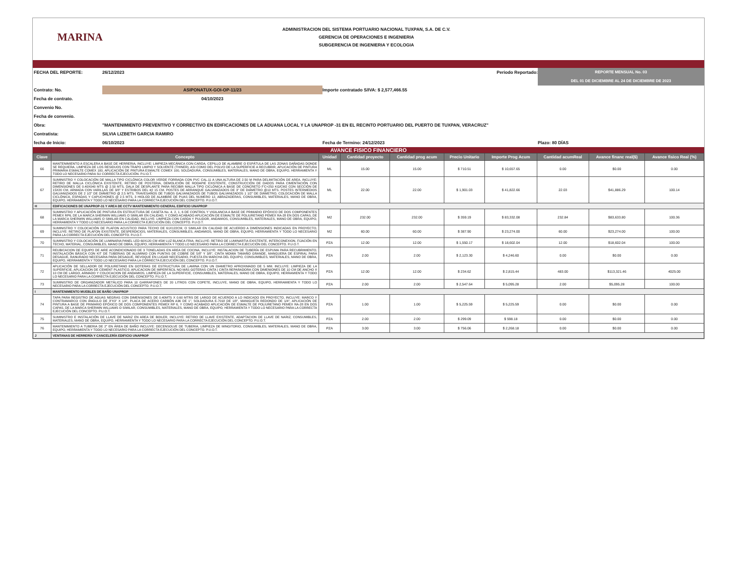MARINA
ADMINISTRACION DEL SISTEMA PORTUARIO NACIONAL TUXPAN, S.A. DE C.V.
GERENCIA DE OPERACIONES E INGENIERIA
SUBGERENCIA DE INGENIERIA Y ECOLOGIA
FECHA DEL REPORTE:
26/12/2023
Periodo Reportado:
REPORTE MENSUAL No. 03
DEL 01 DE DICIEMBRE AL 24 DE DICIEMBRE DE 2023
Contrato: No.
ASIPONATUX-GOI-OP-11/23
Importe contratado S/IVA: $ 2,577,466.55
Fecha de contrato.
04/10/2023
Convenio No.
Fecha de convenio.
Obra:
"MANTENIMIENTO PREVENTIVO Y CORRECTIVO EN EDIFICACIONES DE LA ADUANA LOCAL Y LA UNAPROP -31 EN EL RECINTO PORTUARIO DEL PUERTO DE TUXPAN, VERACRUZ"
Contratista:
SILVIA LIZBETH GARCIA RAMIRO
fecha de Inicio:
06/10/2023
Fecha de Termino: 24/12/2023
Plazo: 80 DÍAS
AVANCE FISICO FINANCIERO
| Clave | Concepto | Unidad | Cantidad proyecto | Cantidad prog acum | Precio Unitario | Importe Prog Acum | Cantidad acumReal | Avance financ real($) | Avance fisico Real (%) |
| --- | --- | --- | --- | --- | --- | --- | --- | --- | --- |
| 66 | MANTENIMIENTO A ESCALERA A BASE DE HERRERIA, INCLUYE: LIMPIEZA MECÁNICA CON CARDA, CEPILLO DE ALAMBRE O ESPÁTULA DE LAS ZONAS DAÑADAS DONDE SE REQUIERA, LIMPIEZA DE LOS RESIDUOS CON TRAPO LIMPIO Y SOLVENTE (THINER), ASI COMO DEL POLVO DE LA SUPERFICIE A RECUBRIR, APLICACIÓN DE PINTURA PRIMARIA ESMALTE COMEX 100, APLICACIÓN DE PINTURA ESMALTE COMEX 100, SOLDADURA, CONSUMIBLES, MATERIALES, MANO DE OBRA, EQUIPO, HERRAMIENTA Y TODO LO NECESARIO PARA SU CORRECTA EJECUCIÓN. P.U.O.T. | ML | 15.00 | 15.00 | $ 710.51 | $ 10,657.65 | 0.00 | $0.00 | 0.00 |
| 67 | SUMINISTRO Y COLOCACIÓN DE MALLA TIPO CICLÓNICA COLOR VERDE FORRADA CON PVC CAL.11 A UNA ALTURA DE 2.50 M PARA DELIMITACIÓN DE AREA. INCLUYE: RETIRO DE MALLA CICLÓNICA EXISTENTE, RETIRO DE POSTERIA, DEMOLICIÓN DE RODAPIE EXISTENTE, CONSTRUCCIÓN DE DADOS PARA CIMENTACIÓN CON DIMENSIONES DE 0.40X040 MTS @ 2.50 MTS, DALA DE DESPLANTE PARA RECIBIR MALLA TIPO CICLÓNICA A BASE DE CONCRETO F'C=250 KG/CM2 CON SECCIÓN DE 15X20 CM, ARMADA CON VARILLAS DE 3/8" Y ESTRIBOS DEL #2 15 CM. POSTES DE ARRANQUE GALVANIZADOS DE 3" DE DIÁMETRO @10 MTS. POSTES INTERMEDIOS GALVANIZADOS DE 2 1/2" DE DIÁMETRO @ 2.5 MTS. TRAVESAÑOS DE TUBOS GALVANIZADOS DE TUBOS GALVANIZADOS 1 1/2" DE DIÁMETRO, COLOCACIÓN DE MALLA CICLÓNICA, ESPADAS Y CAPUCHONES @ 2.5 MTS, 3 HIOLOD DE ALAMBRE DE PUAS DEL NUMERO 12, ABRAZADERAS, CONSUMIBLES, MATERIALES, MANO DE OBRA, EQUIPO, HERRAMIENTA Y TODO LO NECESARIO PARA LA CORRECTA EJECUCIÓN DEL CONCEPTO. P.U.O.T. | ML | 22.00 | 22.00 | $ 1,901.03 | $ 41,822.66 | 22.03 | $41,886.29 | 100.14 |
| H | EDIFICACIONES DE UNAPROP-31 Y AREA DE CCTV MANTENIMIENTO GENERAL EDIFICIO UNAPROP | | | | | | | | |
| 68 | SUMINISTRO Y APLICACIÓN DE PINTURA EN ESTRUCTURA DE CASETA No. 4, 2, 1, 6 DE CONTROL Y VIGILANCIA A BASE DE PRIMARIO EPÓXICO DE DOS COMPONENTES PEMEX RP6, DE LA MARCA SHERWIN WILLIAMS O SIMILAR EN CALIDAD, Y COMO ACABADO APLICACIÓN DE ESMALTE DE POLIURETANO PEMEX RA-28 EN DOS CAPAS, DE LA MARCA SHERWIN WILLIAMS O SIMILAR EN CALIDAD, INCLUYE: LIMPIEZA CON CARDA Y PULIDOR, ANDAMIOS, CONSUMIBLES, MATERIALES, MANO DE OBRA, EQUIPO, HERRAMIENTA Y TODO LO NECESARIO PARA LA CORRECTA EJECUCIÓN DEL CONCEPTO. P.U.O.T. | M2 | 232.00 | 232.00 | $ 359.19 | $ 83,332.08 | 232.84 | $83,633.80 | 100.36 |
| 69 | SUMINISTRO Y COLOCACIÓN DE PLAFON ACUSTICO PARA TECHO DE 61X122CM, O SIMILAR EN CALIDAD DE ACUERDO A DIMENSIONES INDICADAS EN PROYECTO, INCLUYE: RETIRO DE PLAFON EXISTENTE, DESPERDICIOS, MATERIALES, CONSUMIBLES, ANDAMIOS, MANO DE OBRA, EQUIPO, HERRAMIENTA Y TODO LO NECESARIO PARA LA CORRECTA EJECUCIÓN DEL CONCEPTO. P.U.O.T. | M2 | 60.00 | 60.00 | $ 387.90 | $ 23,274.00 | 60.00 | $23,274.00 | 100.00 |
| 70 | SUMINISTRO Y COLOCACIÓN DE LUMINARIA PANEL LED 60X120 CM 45W LUZ BLANCA FRIA. INCLUYE: RETIRO DE LUMINARTIA EXISTENTE, INTERCONEXION, FIJACIÓN EN TECHO, MATERIAL, CONSUMIBLES, MANO DE OBRA, EQUIPO, HERRAMIENTA Y TODO LO NECESARIO PARA LA CORRECTA EJECUCIÓN DEL CONCEPTO. P.U.O.T. | PZA | 12.00 | 12.00 | $ 1,550.17 | $ 18,602.04 | 12.00 | $18,602.04 | 100.00 |
| 71 | REUBICACION DE EQUIPO DE AIRE ACONDICIONADO DE 3 TONELADAS EN AREA DE COCINA, INCLUYE: INSTALACION DE TUBERÍA DE ESPUMA PARA RECUBRIMIENTO, INSTALACIÓN BÁSICA CON KIT DE TUBERIAS DE ALUMINIO CON PUNTAS DE COBRE DE 5/8" Y 3/8", CINTA MOMIA TAMAÑO GRANDE, MANGUERA DE ESPIRAL PARA DESAGUE, RANURADO NECESARIA PARA DESAGUE, REVOQUE EN LUGAR NECESARIO, PUESTA EN MARCHA DEL EQUIPO, CONSUMIBLES, MATERIALES, MANO DE OBRA, EQUIPO, HERRAMIENTA Y TODO LO NECESARIO PARA LA CORRECTA EJECUCIÓN DEL CONCEPTO. P.U.O.T. | PZA | 2.00 | 2.00 | $ 2,123.30 | $ 4,246.60 | 0.00 | $0.00 | 0.00 |
| 72 | APLICACIÓN DE SELLADOR DE POLIURETANO EN GOTERAS DE ESTRUCTURA DE LAMINA CON UN DIAMETRO APROXIMADO DE 5 MM. INCLUYE: LIMPIEZA DE LA SUPERFICIE, APLICACION DE CEMENT PLASTICO, APLICACION DE IMPERFÁCIL NO MÁS GOTERAS CINTA / CINTA REPARADORA CON DIMENIONES DE 10 CM DE ANCHO X 10 CM DE LARGO, ARMADO Y COLOCACION DE ANDAMIOS, LIMPIEZA DE LA SUPERFICIE, CONSUMIBLES, MATERIALES, MANO DE OBRA, EQUIPO, HERRAMIENTA Y TODO LO NECESARIO PARA LA CORRECTA EJECUCIÓN DEL CONCEPTO. P.U.O.T. | PZA | 12.00 | 12.00 | $ 234.62 | $ 2,815.44 | 483.00 | $113,321.46 | 4025.00 |
| 73 | SUMINISTRO DE ORGANIZADOR METÁLICO PARA 10 GARRAFONES DE 20 LITROS CON COPETE, INCLUYE, MANO DE OBRA, EQUIPO, HERRAMIENTA Y TODO LO NECESARIO PARA LA CORRECTA EJECUCIÓN DEL CONCEPTO. P.U.O.T. | PZA | 2.00 | 2.00 | $ 2,547.64 | $ 5,095.28 | 2.00 | $5,095.28 | 100.00 |
| I | MANTENIMIENTO MUEBLES DE BAÑO UNAPROP | | | | | | | | |
| 74 | TAPA PARA REGISTRO DE AGUAS NEGRAS CON DIMENSIONES DE 0.40MTS X 0.60 MTRS DE LARGO DE ACUERDO A LO INDICADO EN PROYECTO, INCLUYE: MARCO Y CONTRAMARCO CON ÁNGULO DE 3"X3" X 1/4", PLACA DE ACERO CARBÓN A36 DE 1", SOLDADURA E-7018 DE 1/8", MANIGUETA REDONDO DE 1/4", APLICACIÓN DE PINTURA A BASE DE PRIMARIO EPÓXICO DE DOS COMPONENTES PEMEX RP 6, Y COMO ACABADO APLICACIÓN DE ESMALTE DE POLIURETANO PEMEX RA-28 EN DOS CAPAS, DE LA MARCA SHERWIN WILLIAMS O SIMILAR, CONSUMIBLES, MATERIALES, MANO DE OBRA, EQUIPO, HERRAMIENTA Y TODO LO NECESARIO PARA LA CORRECTA EJECUCIÓN DEL CONCEPTO. P.U.O.T. | PZA | 1.00 | 1.00 | $ 5,225.59 | $ 5,225.59 | 0.00 | $0.00 | 0.00 |
| 75 | SUMINISTRO E INSTALACIÓN DE LLAVE DE NARIZ EN AREA DE BOILER, INCLUYE: RETIRO DE LLAVE EXISTENTE, ADAPTACION DE LLAVE DE NARIZ, CONSUMIBLES, MATERIALES, MANO DE OBRA, EQUIPO, HERRAMIENTA Y TODO LO NECESARIO PARA LA CORRECTA EJECUCIÓN DEL CONCEPTO. P.U.O.T. | PZA | 2.00 | 2.00 | $ 299.09 | $ 598.18 | 0.00 | $0.00 | 0.00 |
| 76 | MANTENIMIENTO A TUBERIA DE 2" EN ÁREA DE BAÑO INCLUYE: DECENSOLVE DE TUBERIA, LIMPIEZA DE MINGITORIO, CONSUMIBLES, MATERIALES, MANO DE OBRA, EQUIPO, HERRAMIENTA Y TODO LO NECESARIO PARA LA CORRECTA EJECUCIÓN DEL CONCEPTO. P.U.O.T. | PZA | 3.00 | 3.00 | $ 756.06 | $ 2,268.18 | 0.00 | $0.00 | 0.00 |
| J | VENTANAS DE HERRERÍA Y CANCELERÍA EDIFICIO UNAPROP | | | | | | | | |